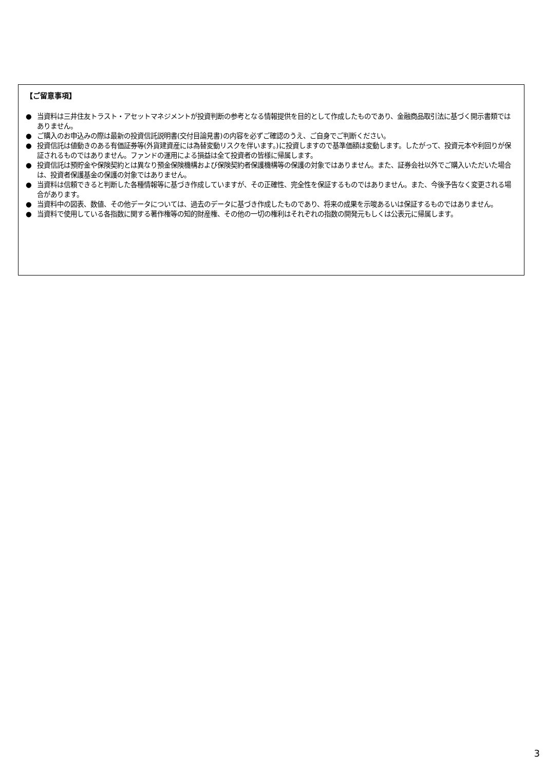【ご留意事項】
● 当資料は三井住友トラスト・アセットマネジメントが投資判断の参考となる情報提供を目的として作成したものであり、金融商品取引法に基づく開示書類ではありません。
● ご購入のお申込みの際は最新の投資信託説明書(交付目論見書)の内容を必ずご確認のうえ、ご自身でご判断ください。
● 投資信託は値動きのある有価証券等(外貨建資産には為替変動リスクを伴います。)に投資しますので基準価額は変動します。したがって、投資元本や利回りが保証されるものではありません。ファンドの運用による損益は全て投資者の皆様に帰属します。
● 投資信託は預貯金や保険契約とは異なり預金保険機構および保険契約者保護機構等の保護の対象ではありません。また、証券会社以外でご購入いただいた場合は、投資者保護基金の保護の対象ではありません。
● 当資料は信頼できると判断した各種情報等に基づき作成していますが、その正確性、完全性を保証するものではありません。また、今後予告なく変更される場合があります。
● 当資料中の図表、数値、その他データについては、過去のデータに基づき作成したものであり、将来の成果を示唆あるいは保証するものではありません。
● 当資料で使用している各指数に関する著作権等の知的財産権、その他の一切の権利はそれぞれの指数の開発元もしくは公表元に帰属します。
3